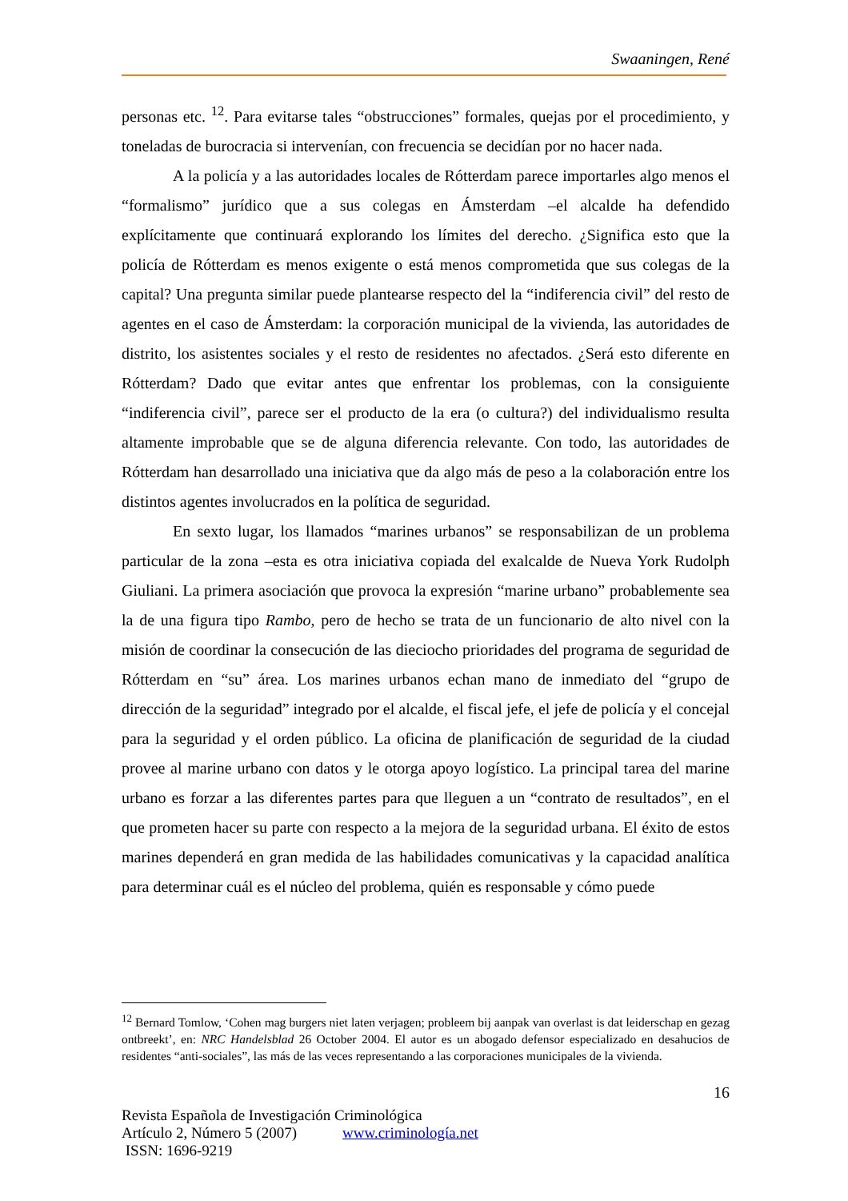Swaaningen, René
personas etc. <sup>12</sup>. Para evitarse tales “obstrucciones” formales, quejas por el procedimiento, y toneladas de burocracia si intervenían, con frecuencia se decidían por no hacer nada.
A la policía y a las autoridades locales de Rótterdam parece importarles algo menos el “formalismo” jurídico que a sus colegas en Ámsterdam –el alcalde ha defendido explícitamente que continuará explorando los límites del derecho. ¿Significa esto que la policía de Rótterdam es menos exigente o está menos comprometida que sus colegas de la capital? Una pregunta similar puede plantearse respecto del la “indiferencia civil” del resto de agentes en el caso de Ámsterdam: la corporación municipal de la vivienda, las autoridades de distrito, los asistentes sociales y el resto de residentes no afectados. ¿Será esto diferente en Rótterdam? Dado que evitar antes que enfrentar los problemas, con la consiguiente “indiferencia civil”, parece ser el producto de la era (o cultura?) del individualismo resulta altamente improbable que se de alguna diferencia relevante. Con todo, las autoridades de Rótterdam han desarrollado una iniciativa que da algo más de peso a la colaboración entre los distintos agentes involucrados en la política de seguridad.
En sexto lugar, los llamados “marines urbanos” se responsabilizan de un problema particular de la zona –esta es otra iniciativa copiada del exalcalde de Nueva York Rudolph Giuliani. La primera asociación que provoca la expresión “marine urbano” probablemente sea la de una figura tipo Rambo, pero de hecho se trata de un funcionario de alto nivel con la misión de coordinar la consecución de las dieciocho prioridades del programa de seguridad de Rótterdam en “su” área. Los marines urbanos echan mano de inmediato del “grupo de dirección de la seguridad” integrado por el alcalde, el fiscal jefe, el jefe de policía y el concejal para la seguridad y el orden público. La oficina de planificación de seguridad de la ciudad provee al marine urbano con datos y le otorga apoyo logístico. La principal tarea del marine urbano es forzar a las diferentes partes para que lleguen a un “contrato de resultados”, en el que prometen hacer su parte con respecto a la mejora de la seguridad urbana. El éxito de estos marines dependerá en gran medida de las habilidades comunicativas y la capacidad analítica para determinar cuál es el núcleo del problema, quién es responsable y cómo puede
<sup>12</sup> Bernard Tomlow, ‘Cohen mag burgers niet laten verjagen; probleem bij aanpak van overlast is dat leiderschap en gezag ontbreekt’, en: NRC Handelsblad 26 October 2004. El autor es un abogado defensor especializado en desahucios de residentes “anti-sociales”, las más de las veces representando a las corporaciones municipales de la vivienda.
16
Revista Española de Investigación Criminológica
Artículo 2, Número 5 (2007) www.criminología.net
ISSN: 1696-9219